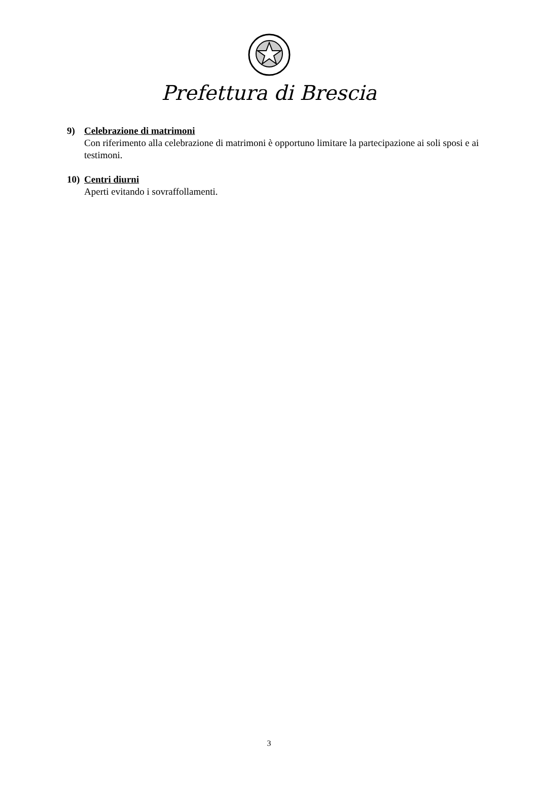Prefettura di Brescia
9) Celebrazione di matrimoni
Con riferimento alla celebrazione di matrimoni è opportuno limitare la partecipazione ai soli sposi e ai testimoni.
10) Centri diurni
Aperti evitando i sovraffollamenti.
3